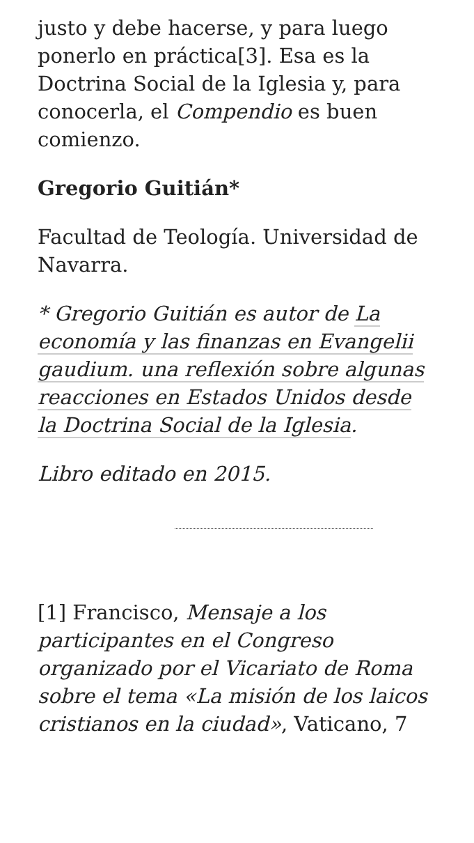justo y debe hacerse, y para luego ponerlo en práctica[3]. Esa es la Doctrina Social de la Iglesia y, para conocerla, el Compendio es buen comienzo.
Gregorio Guitián*
Facultad de Teología. Universidad de Navarra.
* Gregorio Guitián es autor de La economía y las finanzas en Evangelii gaudium. una reflexión sobre algunas reacciones en Estados Unidos desde la Doctrina Social de la Iglesia.
Libro editado en 2015.
[1] Francisco, Mensaje a los participantes en el Congreso organizado por el Vicariato de Roma sobre el tema «La misión de los laicos cristianos en la ciudad», Vaticano, 7